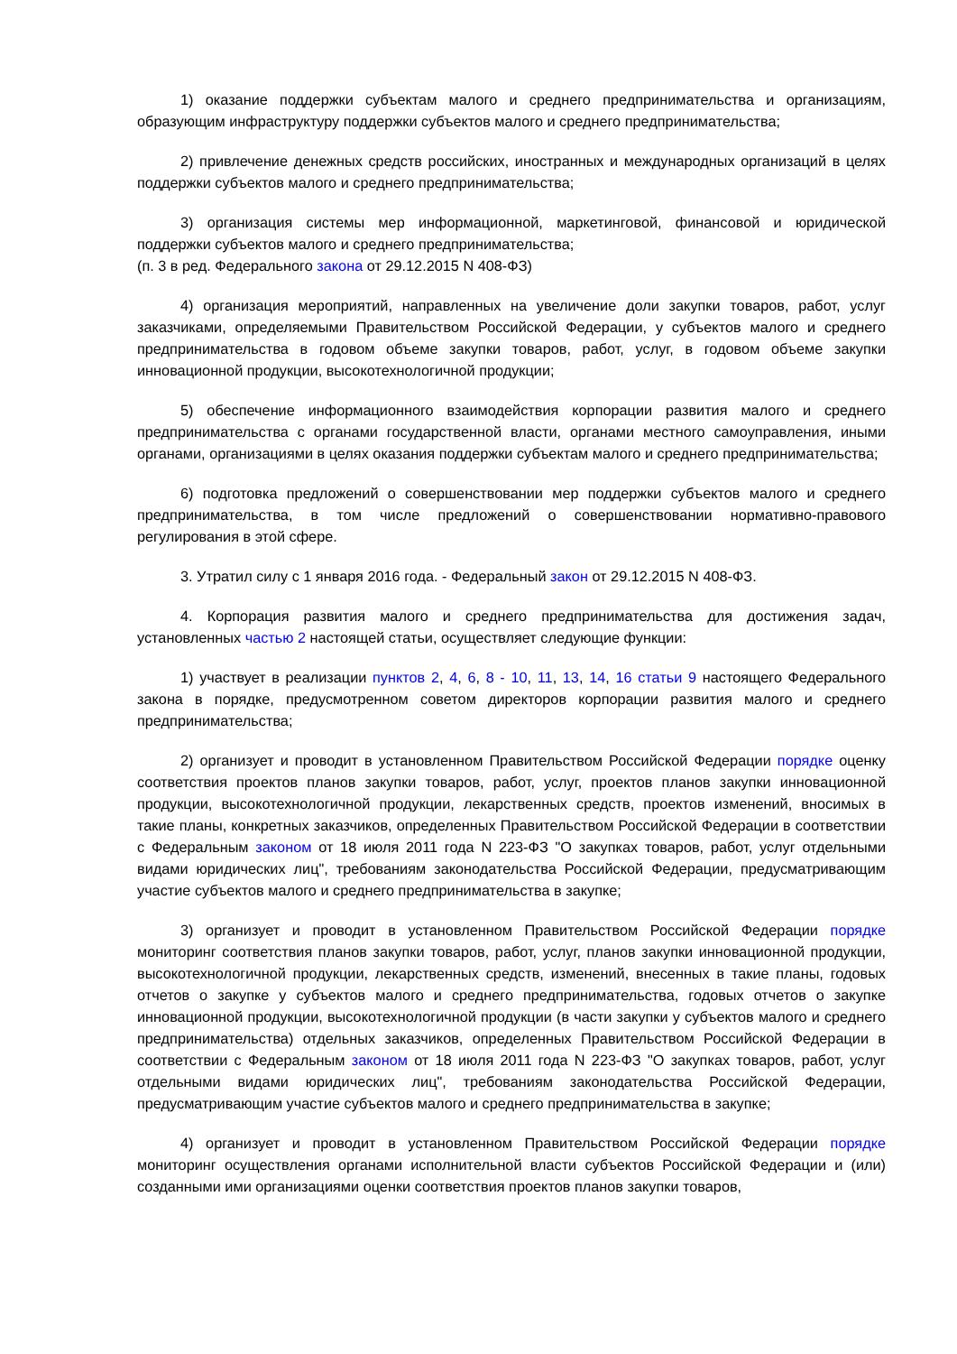1) оказание поддержки субъектам малого и среднего предпринимательства и организациям, образующим инфраструктуру поддержки субъектов малого и среднего предпринимательства;
2) привлечение денежных средств российских, иностранных и международных организаций в целях поддержки субъектов малого и среднего предпринимательства;
3) организация системы мер информационной, маркетинговой, финансовой и юридической поддержки субъектов малого и среднего предпринимательства;
(п. 3 в ред. Федерального закона от 29.12.2015 N 408-ФЗ)
4) организация мероприятий, направленных на увеличение доли закупки товаров, работ, услуг заказчиками, определяемыми Правительством Российской Федерации, у субъектов малого и среднего предпринимательства в годовом объеме закупки товаров, работ, услуг, в годовом объеме закупки инновационной продукции, высокотехнологичной продукции;
5) обеспечение информационного взаимодействия корпорации развития малого и среднего предпринимательства с органами государственной власти, органами местного самоуправления, иными органами, организациями в целях оказания поддержки субъектам малого и среднего предпринимательства;
6) подготовка предложений о совершенствовании мер поддержки субъектов малого и среднего предпринимательства, в том числе предложений о совершенствовании нормативно-правового регулирования в этой сфере.
3. Утратил силу с 1 января 2016 года. - Федеральный закон от 29.12.2015 N 408-ФЗ.
4. Корпорация развития малого и среднего предпринимательства для достижения задач, установленных частью 2 настоящей статьи, осуществляет следующие функции:
1) участвует в реализации пунктов 2, 4, 6, 8 - 10, 11, 13, 14, 16 статьи 9 настоящего Федерального закона в порядке, предусмотренном советом директоров корпорации развития малого и среднего предпринимательства;
2) организует и проводит в установленном Правительством Российской Федерации порядке оценку соответствия проектов планов закупки товаров, работ, услуг, проектов планов закупки инновационной продукции, высокотехнологичной продукции, лекарственных средств, проектов изменений, вносимых в такие планы, конкретных заказчиков, определенных Правительством Российской Федерации в соответствии с Федеральным законом от 18 июля 2011 года N 223-ФЗ "О закупках товаров, работ, услуг отдельными видами юридических лиц", требованиям законодательства Российской Федерации, предусматривающим участие субъектов малого и среднего предпринимательства в закупке;
3) организует и проводит в установленном Правительством Российской Федерации порядке мониторинг соответствия планов закупки товаров, работ, услуг, планов закупки инновационной продукции, высокотехнологичной продукции, лекарственных средств, изменений, внесенных в такие планы, годовых отчетов о закупке у субъектов малого и среднего предпринимательства, годовых отчетов о закупке инновационной продукции, высокотехнологичной продукции (в части закупки у субъектов малого и среднего предпринимательства) отдельных заказчиков, определенных Правительством Российской Федерации в соответствии с Федеральным законом от 18 июля 2011 года N 223-ФЗ "О закупках товаров, работ, услуг отдельными видами юридических лиц", требованиям законодательства Российской Федерации, предусматривающим участие субъектов малого и среднего предпринимательства в закупке;
4) организует и проводит в установленном Правительством Российской Федерации порядке мониторинг осуществления органами исполнительной власти субъектов Российской Федерации и (или) созданными ими организациями оценки соответствия проектов планов закупки товаров,